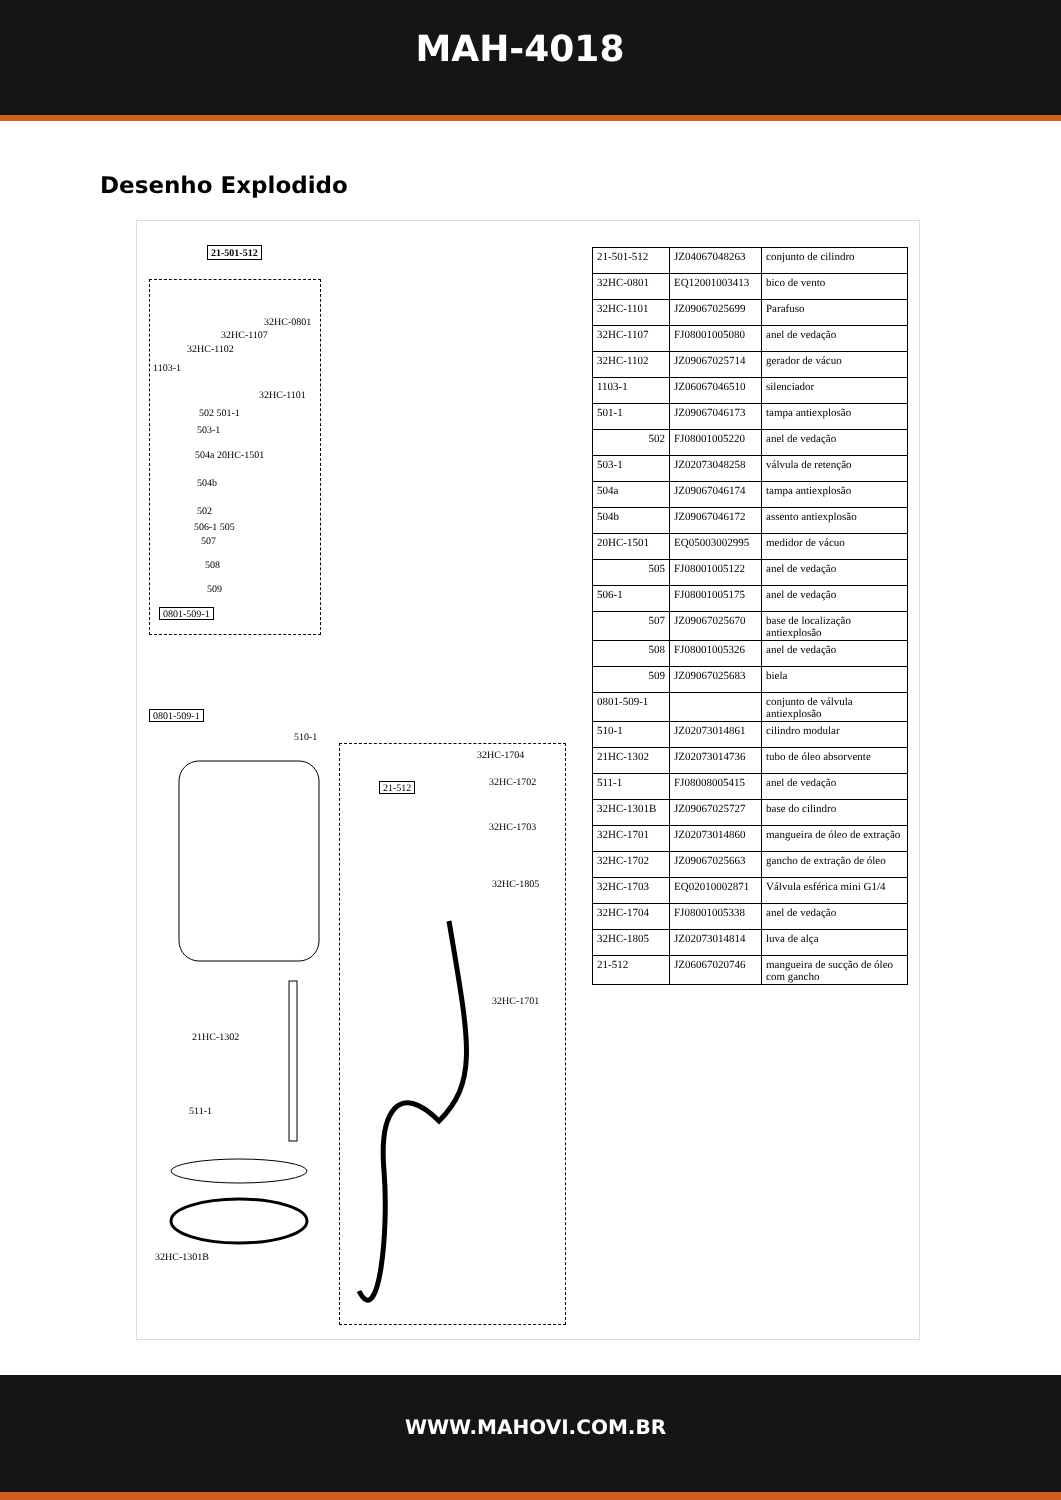MAH-4018
Desenho Explodido
21-501-512
32HC-0801
32HC-1107
32HC-1102
1103-1
32HC-1101
502 501-1
503-1
504a 20HC-1501
504b
502
506-1 505
507
508
509
0801-509-1
0801-509-1
510-1
32HC-1704
21-512 32HC-1702
32HC-1703
32HC-1805
32HC-1701
21HC-1302
511-1
32HC-1301B
| 21-501-512 | JZ04067048263 | conjunto de cilindro |
| 32HC-0801 | EQ12001003413 | bico de vento |
| 32HC-1101 | JZ09067025699 | Parafuso |
| 32HC-1107 | FJ08001005080 | anel de vedação |
| 32HC-1102 | JZ09067025714 | gerador de vácuo |
| 1103-1 | JZ06067046510 | silenciador |
| 501-1 | JZ09067046173 | tampa antiexplosão |
| 502 | FJ08001005220 | anel de vedação |
| 503-1 | JZ02073048258 | válvula de retenção |
| 504a | JZ09067046174 | tampa antiexplosão |
| 504b | JZ09067046172 | assento antiexplosão |
| 20HC-1501 | EQ05003002995 | medidor de vácuo |
| 505 | FJ08001005122 | anel de vedação |
| 506-1 | FJ08001005175 | anel de vedação |
| 507 | JZ09067025670 | base de localização antiexplosão |
| 508 | FJ08001005326 | anel de vedação |
| 509 | JZ09067025683 | biela |
| 0801-509-1 | | conjunto de válvula antiexplosão |
| 510-1 | JZ02073014861 | cilindro modular |
| 21HC-1302 | JZ02073014736 | tubo de óleo absorvente |
| 511-1 | FJ08008005415 | anel de vedação |
| 32HC-1301B | JZ09067025727 | base do cilindro |
| 32HC-1701 | JZ02073014860 | mangueira de óleo de extração |
| 32HC-1702 | JZ09067025663 | gancho de extração de óleo |
| 32HC-1703 | EQ02010002871 | Válvula esférica mini G1/4 |
| 32HC-1704 | FJ08001005338 | anel de vedação |
| 32HC-1805 | JZ02073014814 | luva de alça |
| 21-512 | JZ06067020746 | mangueira de sucção de óleo com gancho |
WWW.MAHOVI.COM.BR